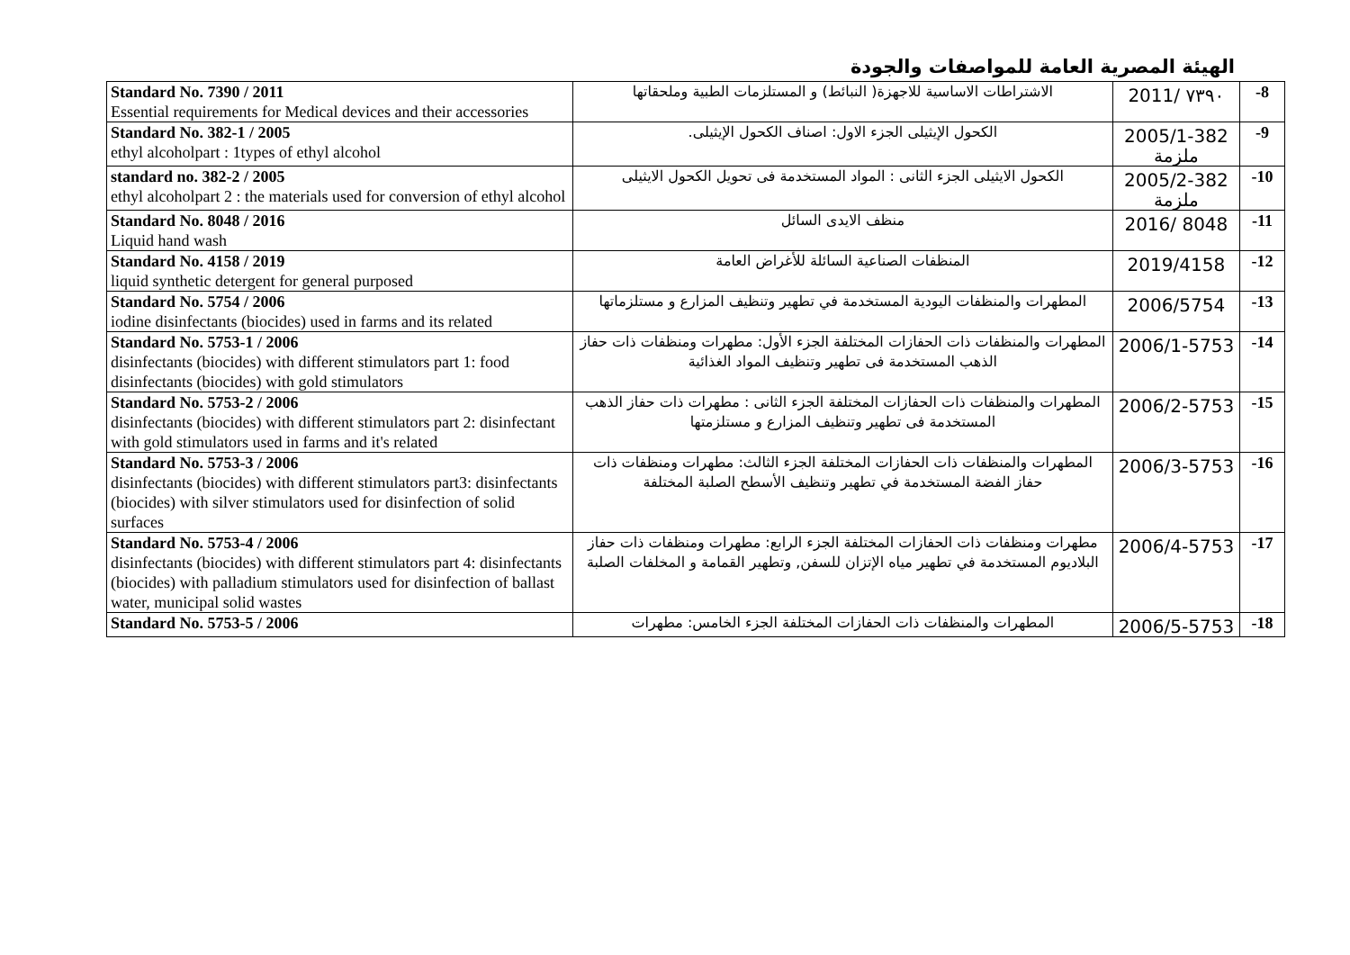الهيئة المصرية العامة للمواصفات والجودة
| Standard No. 7390 / 2011 Essential requirements for Medical devices and their accessories | الاشتراطات الاساسية للاجهزة( النبائط) و المستلزمات الطبية وملحقاتها | 2011/ ٧٣٩٠ | -8 |
| Standard No. 382-1 / 2005 ethyl alcoholpart : 1types of ethyl alcohol | الكحول الإيثيلى الجزء الاول: اصناف الكحول الإيثيلى. | 2005/1-382 ملزمة | -9 |
| standard no. 382-2 / 2005 ethyl alcoholpart 2 : the materials used for conversion of ethyl alcohol | الكحول الايثيلى الجزء الثانى : المواد المستخدمة فى تحويل الكحول الايثيلى | 2005/2-382 ملزمة | -10 |
| Standard No. 8048 / 2016 Liquid hand wash | منظف الايدى السائل | 2016/ 8048 | -11 |
| Standard No. 4158 / 2019 liquid synthetic detergent for general purposed | المنظفات الصناعية السائلة للأغراض العامة | 2019/4158 | -12 |
| Standard No. 5754 / 2006 iodine disinfectants (biocides) used in farms and its related | المطهرات والمنظفات اليودية المستخدمة في تطهير وتنظيف المزارع و مستلزماتها | 2006/5754 | -13 |
| Standard No. 5753-1 / 2006 disinfectants (biocides) with different stimulators part 1: food disinfectants (biocides) with gold stimulators | المطهرات والمنظفات ذات الحفازات المختلفة الجزء الأول: مطهرات ومنظفات ذات حفاز الذهب المستخدمة فى تطهير وتنظيف المواد الغذائية | 2006/1-5753 | -14 |
| Standard No. 5753-2 / 2006 disinfectants (biocides) with different stimulators part 2: disinfectant with gold stimulators used in farms and it's related | المطهرات والمنظفات ذات الحفازات المختلفة الجزء الثانى : مطهرات ذات حفاز الذهب المستخدمة فى تطهير وتنظيف المزارع و مستلزمتها | 2006/2-5753 | -15 |
| Standard No. 5753-3 / 2006 disinfectants (biocides) with different stimulators part3: disinfectants (biocides) with silver stimulators used for disinfection of solid surfaces | المطهرات والمنظفات ذات الحفازات المختلفة الجزء الثالث: مطهرات ومنظفات ذات حفاز الفضة المستخدمة في تطهير وتنظيف الأسطح الصلبة المختلفة | 2006/3-5753 | -16 |
| Standard No. 5753-4 / 2006 disinfectants (biocides) with different stimulators part 4: disinfectants (biocides) with palladium stimulators used for disinfection of ballast water, municipal solid wastes | مطهرات ومنظفات ذات الحفازات المختلفة الجزء الرابع: مطهرات ومنظفات ذات حفاز البلاديوم المستخدمة في تطهير مياه الإتزان للسفن, وتطهير القمامة و المخلفات الصلبة | 2006/4-5753 | -17 |
| Standard No. 5753-5 / 2006 | المطهرات والمنظفات ذات الحفازات المختلفة الجزء الخامس: مطهرات | 2006/5-5753 | -18 |